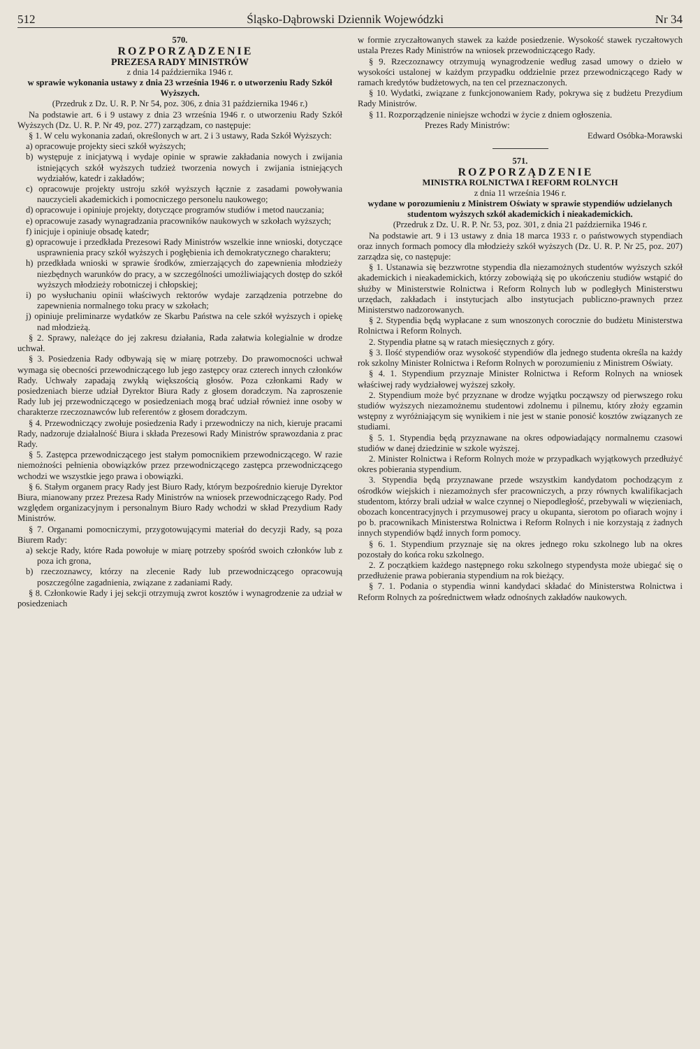512 Śląsko-Dąbrowski Dziennik Wojewódzki Nr 34
570.
ROZPORZĄDZENIE
PREZESA RADY MINISTRÓW
z dnia 14 października 1946 r.
w sprawie wykonania ustawy z dnia 23 września 1946 r. o utworzeniu Rady Szkół Wyższych.
(Przedruk z Dz. U. R. P. Nr 54, poz. 306, z dnia 31 października 1946 r.)
Na podstawie art. 6 i 9 ustawy z dnia 23 września 1946 r. o utworzeniu Rady Szkół Wyższych (Dz. U. R. P. Nr 49, poz. 277) zarządzam, co następuje:
§ 1. W celu wykonania zadań, określonych w art. 2 i 3 ustawy, Rada Szkół Wyższych:
a) opracowuje projekty sieci szkół wyższych;
b) występuje z inicjatywą i wydaje opinie w sprawie zakładania nowych i zwijania istniejących szkół wyższych tudzież tworzenia nowych i zwijania istniejących wydziałów, katedr i zakładów;
c) opracowuje projekty ustroju szkół wyższych łącznie z zasadami powoływania nauczycieli akademickich i pomocniczego personelu naukowego;
d) opracowuje i opiniuje projekty, dotyczące programów studiów i metod nauczania;
e) opracowuje zasady wynagradzania pracowników naukowych w szkołach wyższych;
f) inicjuje i opiniuje obsadę katedr;
g) opracowuje i przedkłada Prezesowi Rady Ministrów wszelkie inne wnioski, dotyczące usprawnienia pracy szkół wyższych i pogłębienia ich demokratycznego charakteru;
h) przedkłada wnioski w sprawie środków, zmierzających do zapewnienia młodzieży niezbędnych warunków do pracy, a w szczególności umożliwiających dostęp do szkół wyższych młodzieży robotniczej i chłopskiej;
i) po wysłuchaniu opinii właściwych rektorów wydaje zarządzenia potrzebne do zapewnienia normalnego toku pracy w szkołach;
j) opiniuje preliminarze wydatków ze Skarbu Państwa na cele szkół wyższych i opiekę nad młodzieżą.
§ 2. Sprawy, należące do jej zakresu działania, Rada załatwia kolegialnie w drodze uchwał.
§ 3. Posiedzenia Rady odbywają się w miarę potrzeby. Do prawomocności uchwał wymaga się obecności przewodniczącego lub jego zastępcy oraz czterech innych członków Rady. Uchwały zapadają zwykłą większością głosów. Poza członkami Rady w posiedzeniach bierze udział Dyrektor Biura Rady z głosem doradczym. Na zaproszenie Rady lub jej przewodniczącego w posiedzeniach mogą brać udział również inne osoby w charakterze rzeczoznawców lub referentów z głosem doradczym.
§ 4. Przewodniczący zwołuje posiedzenia Rady i przewodniczy na nich, kieruje pracami Rady, nadzoruje działalność Biura i składa Prezesowi Rady Ministrów sprawozdania z prac Rady.
§ 5. Zastępca przewodniczącego jest stałym pomocnikiem przewodniczącego. W razie niemożności pełnienia obowiązków przez przewodniczącego zastępca przewodniczącego wchodzi we wszystkie jego prawa i obowiązki.
§ 6. Stałym organem pracy Rady jest Biuro Rady, którym bezpośrednio kieruje Dyrektor Biura, mianowany przez Prezesa Rady Ministrów na wniosek przewodniczącego Rady. Pod względem organizacyjnym i personalnym Biuro Rady wchodzi w skład Prezydium Rady Ministrów.
§ 7. Organami pomocniczymi, przygotowującymi materiał do decyzji Rady, są poza Biurem Rady:
a) sekcje Rady, które Rada powołuje w miarę potrzeby spośród swoich członków lub z poza ich grona,
b) rzeczoznawcy, którzy na zlecenie Rady lub przewodniczącego opracowują poszczególne zagadnienia, związane z zadaniami Rady.
§ 8. Członkowie Rady i jej sekcji otrzymują zwrot kosztów i wynagrodzenie za udział w posiedzeniach
w formie zryczałtowanych stawek za każde posiedzenie. Wysokość stawek ryczałtowych ustala Prezes Rady Ministrów na wniosek przewodniczącego Rady.
§ 9. Rzeczoznawcy otrzymują wynagrodzenie według zasad umowy o dzieło w wysokości ustalonej w każdym przypadku oddzielnie przez przewodniczącego Rady w ramach kredytów budżetowych, na ten cel przeznaczonych.
§ 10. Wydatki, związane z funkcjonowaniem Rady, pokrywa się z budżetu Prezydium Rady Ministrów.
§ 11. Rozporządzenie niniejsze wchodzi w życie z dniem ogłoszenia.
Prezes Rady Ministrów:
Edward Osóbka-Morawski
571.
ROZPORZĄDZENIE
MINISTRA ROLNICTWA I REFORM ROLNYCH
z dnia 11 września 1946 r.
wydane w porozumieniu z Ministrem Oświaty w sprawie stypendiów udzielanych studentom wyższych szkół akademickich i nieakademickich.
(Przedruk z Dz. U. R. P. Nr. 53, poz. 301, z dnia 21 października 1946 r.
Na podstawie art. 9 i 13 ustawy z dnia 18 marca 1933 r. o państwowych stypendiach oraz innych formach pomocy dla młodzieży szkół wyższych (Dz. U. R. P. Nr 25, poz. 207) zarządza się, co następuje:
§ 1. Ustanawia się bezzwrotne stypendia dla niezamożnych studentów wyższych szkół akademickich i nieakademickich, którzy zobowiążą się po ukończeniu studiów wstąpić do służby w Ministerstwie Rolnictwa i Reform Rolnych lub w podległych Ministerstwu urzędach, zakładach i instytucjach albo instytucjach publiczno-prawnych przez Ministerstwo nadzorowanych.
§ 2. Stypendia będą wypłacane z sum wnoszonych corocznie do budżetu Ministerstwa Rolnictwa i Reform Rolnych.
2. Stypendia płatne są w ratach miesięcznych z góry.
§ 3. Ilość stypendiów oraz wysokość stypendiów dla jednego studenta określa na każdy rok szkolny Minister Rolnictwa i Reform Rolnych w porozumieniu z Ministrem Oświaty.
§ 4. 1. Stypendium przyznaje Minister Rolnictwa i Reform Rolnych na wniosek właściwej rady wydziałowej wyższej szkoły.
2. Stypendium może być przyznane w drodze wyjątku począwszy od pierwszego roku studiów wyższych niezamożnemu studentowi zdolnemu i pilnemu, który złoży egzamin wstępny z wyróżniającym się wynikiem i nie jest w stanie ponosić kosztów związanych ze studiami.
§ 5. 1. Stypendia będą przyznawane na okres odpowiadający normalnemu czasowi studiów w danej dziedzinie w szkole wyższej.
2. Minister Rolnictwa i Reform Rolnych może w przypadkach wyjątkowych przedłużyć okres pobierania stypendium.
3. Stypendia będą przyznawane przede wszystkim kandydatom pochodzącym z ośrodków wiejskich i niezamożnych sfer pracowniczych, a przy równych kwalifikacjach studentom, którzy brali udział w walce czynnej o Niepodległość, przebywali w więzieniach, obozach koncentracyjnych i przymusowej pracy u okupanta, sierotom po ofiarach wojny i po b. pracownikach Ministerstwa Rolnictwa i Reform Rolnych i nie korzystają z żadnych innych stypendiów bądź innych form pomocy.
§ 6. 1. Stypendium przyznaje się na okres jednego roku szkolnego lub na okres pozostały do końca roku szkolnego.
2. Z początkiem każdego następnego roku szkolnego stypendysta może ubiegać się o przedłużenie prawa pobierania stypendium na rok bieżący.
§ 7. 1. Podania o stypendia winni kandydaci składać do Ministerstwa Rolnictwa i Reform Rolnych za pośrednictwem władz odnośnych zakładów naukowych.